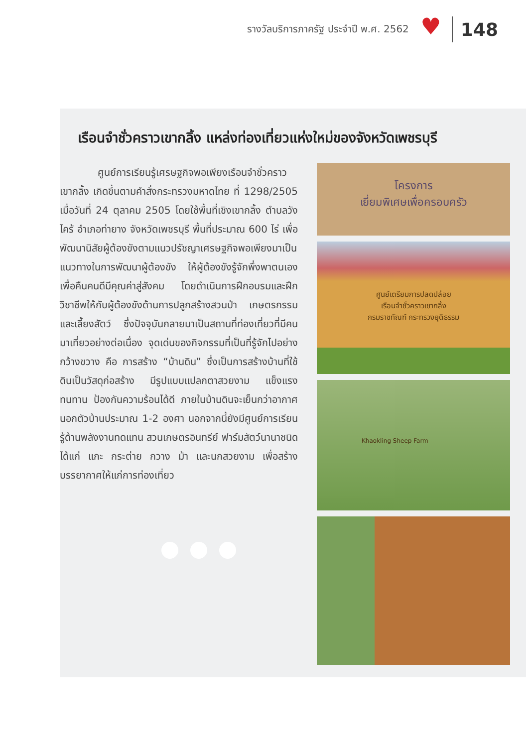รางวัลบริการภาครัฐ ประจำปี พ.ศ. 2562
♥
148
เรือนจำชั่วคราวเขากลิ้ง แหล่งท่องเที่ยวแห่งใหม่ของจังหวัดเพชรบุรี
ศูนย์การเรียนรู้เศรษฐกิจพอเพียงเรือนจำชั่วคราวเขากลิ้ง เกิดขึ้นตามคำสั่งกระทรวงมหาดไทย ที่ 1298/2505 เมื่อวันที่ 24 ตุลาคม 2505 โดยใช้พื้นที่เชิงเขากลิ้ง ตำบลวังไคร้ อำเภอท่ายาง จังหวัดเพชรบุรี พื้นที่ประมาณ 600 ไร่ เพื่อพัฒนานิสัยผู้ต้องขังตามแนวปรัชญาเศรษฐกิจพอเพียงมาเป็นแนวทางในการพัฒนาผู้ต้องขัง ให้ผู้ต้องขังรู้จักพึ่งพาตนเอง เพื่อคืนคนดีมีคุณค่าสู่สังคม โดยดำเนินการฝึกอบรมและฝึกวิชาชีพให้กับผู้ต้องขังด้านการปลูกสร้างสวนป่า เกษตรกรรมและเลี้ยงสัตว์ ซึ่งปัจจุบันกลายมาเป็นสถานที่ท่องเที่ยวที่มีคนมาเที่ยวอย่างต่อเนื่อง จุดเด่นของกิจกรรมที่เป็นที่รู้จักไปอย่างกว้างขวาง คือ การสร้าง “บ้านดิน” ซึ่งเป็นการสร้างบ้านที่ใช้ดินเป็นวัสดุก่อสร้าง มีรูปแบบแปลกตาสวยงาม แข็งแรงทนทาน ป้องกันความร้อนได้ดี ภายในบ้านดินจะเย็นกว่าอากาศนอกตัวบ้านประมาณ 1-2 องศา นอกจากนี้ยังมีศูนย์การเรียนรู้ด้านพลังงานทดแทน สวนเกษตรอินทรีย์ ฟาร์มสัตว์นานาชนิด ได้แก่ แกะ กระต่าย กวาง ม้า และนกสวยงาม เพื่อสร้างบรรยากาศให้แก่การท่องเที่ยว
โครงการ
เยี่ยมพิเศษเพื่อครอบครัว
ศูนย์เตรียมการปลดปล่อย
เรือนจำชั่วคราวเขากลิ้ง
กรมราชทัณฑ์ กระทรวงยุติธรรม
Khaokling Sheep Farm